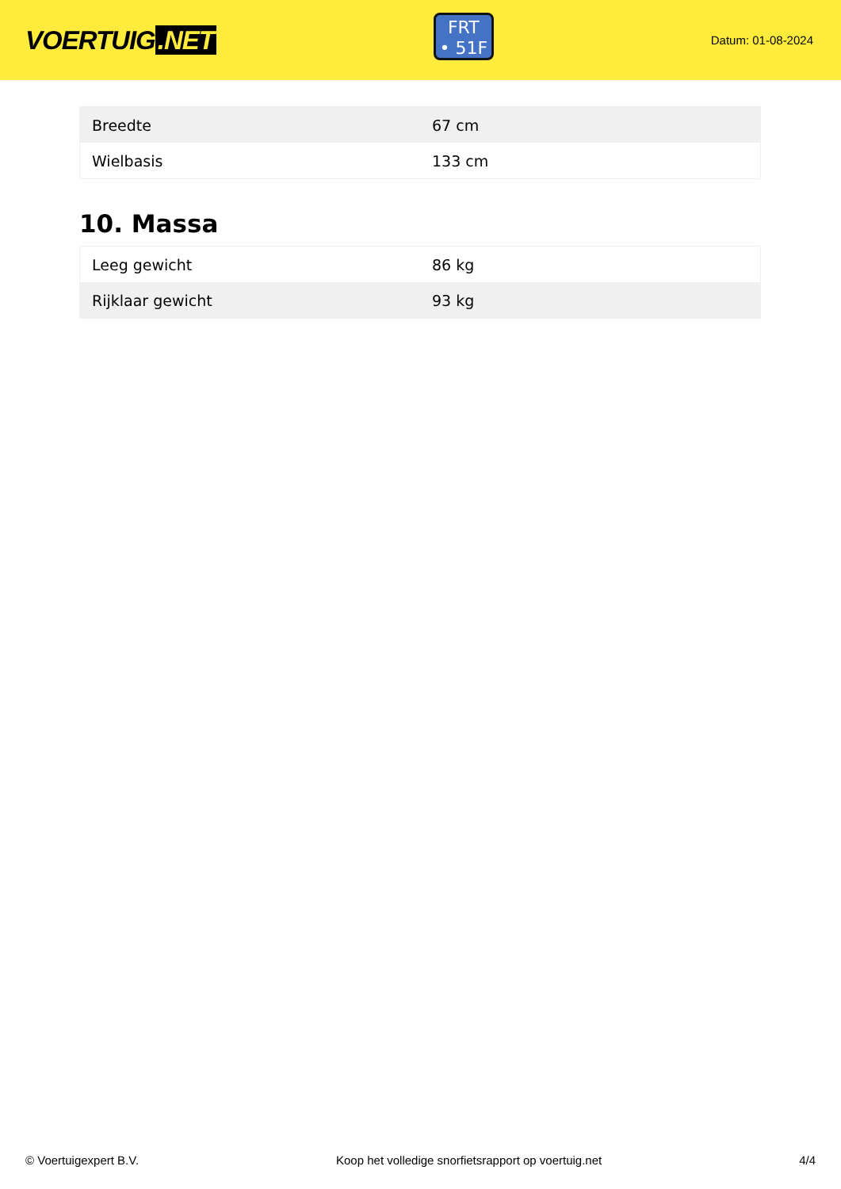VOERTUIG.NET
FRT
• 51F
Datum: 01-08-2024
| Breedte | 67 cm |
| Wielbasis | 133 cm |
10. Massa
| Leeg gewicht | 86 kg |
| Rijklaar gewicht | 93 kg |
© Voertuigexpert B.V. Koop het volledige snorfietsrapport op voertuig.net 4/4